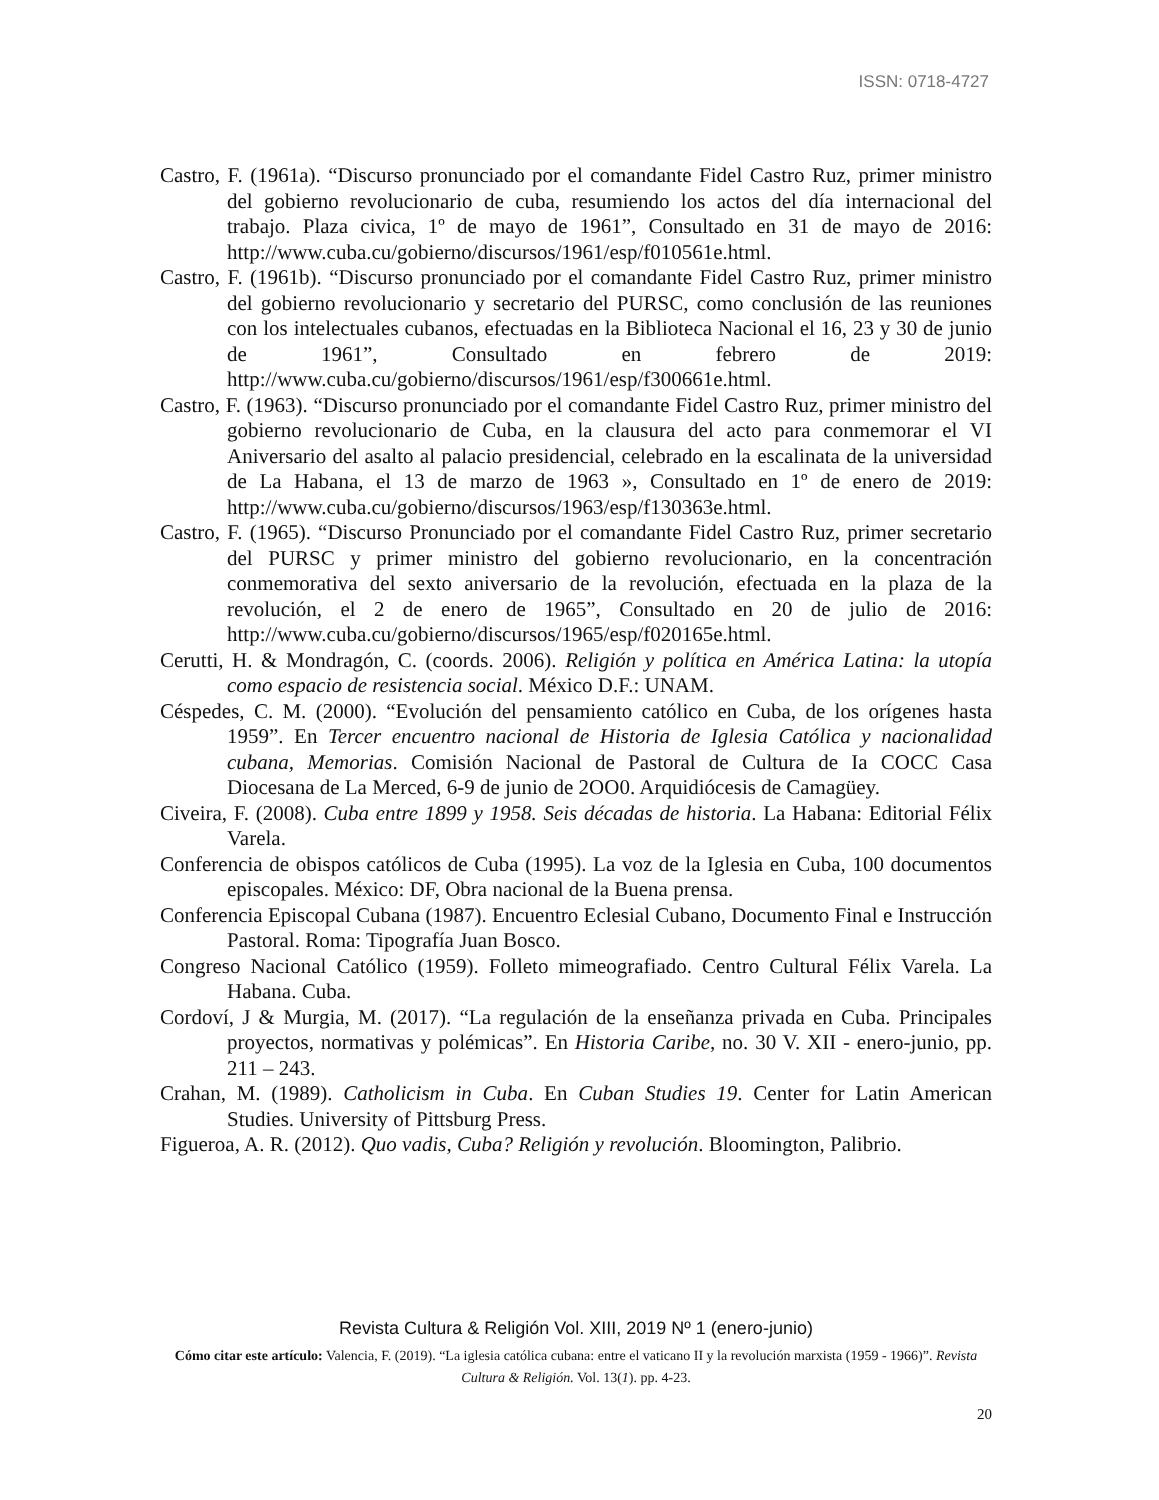ISSN: 0718-4727
Castro, F. (1961a). “Discurso pronunciado por el comandante Fidel Castro Ruz, primer ministro del gobierno revolucionario de cuba, resumiendo los actos del día internacional del trabajo. Plaza civica, 1º de mayo de 1961”, Consultado en 31 de mayo de 2016: http://www.cuba.cu/gobierno/discursos/1961/esp/f010561e.html.
Castro, F. (1961b). “Discurso pronunciado por el comandante Fidel Castro Ruz, primer ministro del gobierno revolucionario y secretario del PURSC, como conclusión de las reuniones con los intelectuales cubanos, efectuadas en la Biblioteca Nacional el 16, 23 y 30 de junio de 1961”, Consultado en febrero de 2019: http://www.cuba.cu/gobierno/discursos/1961/esp/f300661e.html.
Castro, F. (1963). “Discurso pronunciado por el comandante Fidel Castro Ruz, primer ministro del gobierno revolucionario de Cuba, en la clausura del acto para conmemorar el VI Aniversario del asalto al palacio presidencial, celebrado en la escalinata de la universidad de La Habana, el 13 de marzo de 1963 », Consultado en 1º de enero de 2019: http://www.cuba.cu/gobierno/discursos/1963/esp/f130363e.html.
Castro, F. (1965). “Discurso Pronunciado por el comandante Fidel Castro Ruz, primer secretario del PURSC y primer ministro del gobierno revolucionario, en la concentración conmemorativa del sexto aniversario de la revolución, efectuada en la plaza de la revolución, el 2 de enero de 1965”, Consultado en 20 de julio de 2016: http://www.cuba.cu/gobierno/discursos/1965/esp/f020165e.html.
Cerutti, H. & Mondragón, C. (coords. 2006). Religión y política en América Latina: la utopía como espacio de resistencia social. México D.F.: UNAM.
Céspedes, C. M. (2000). “Evolución del pensamiento católico en Cuba, de los orígenes hasta 1959”. En Tercer encuentro nacional de Historia de Iglesia Católica y nacionalidad cubana, Memorias. Comisión Nacional de Pastoral de Cultura de Ia COCC Casa Diocesana de La Merced, 6-9 de junio de 2OO0. Arquidiócesis de Camagüey.
Civeira, F. (2008). Cuba entre 1899 y 1958. Seis décadas de historia. La Habana: Editorial Félix Varela.
Conferencia de obispos católicos de Cuba (1995). La voz de la Iglesia en Cuba, 100 documentos episcopales. México: DF, Obra nacional de la Buena prensa.
Conferencia Episcopal Cubana (1987). Encuentro Eclesial Cubano, Documento Final e Instrucción Pastoral. Roma: Tipografía Juan Bosco.
Congreso Nacional Católico (1959). Folleto mimeografiado. Centro Cultural Félix Varela. La Habana. Cuba.
Cordoví, J & Murgia, M. (2017). “La regulación de la enseñanza privada en Cuba. Principales proyectos, normativas y polémicas”. En Historia Caribe, no. 30 V. XII - enero-junio, pp. 211 – 243.
Crahan, M. (1989). Catholicism in Cuba. En Cuban Studies 19. Center for Latin American Studies. University of Pittsburg Press.
Figueroa, A. R. (2012). Quo vadis, Cuba? Religión y revolución. Bloomington, Palibrio.
Revista Cultura & Religión Vol. XIII, 2019 Nº 1 (enero-junio)
Cómo citar este artículo: Valencia, F. (2019). “La iglesia católica cubana: entre el vaticano II y la revolución marxista (1959 - 1966)”. Revista Cultura & Religión. Vol. 13(1). pp. 4-23.
20